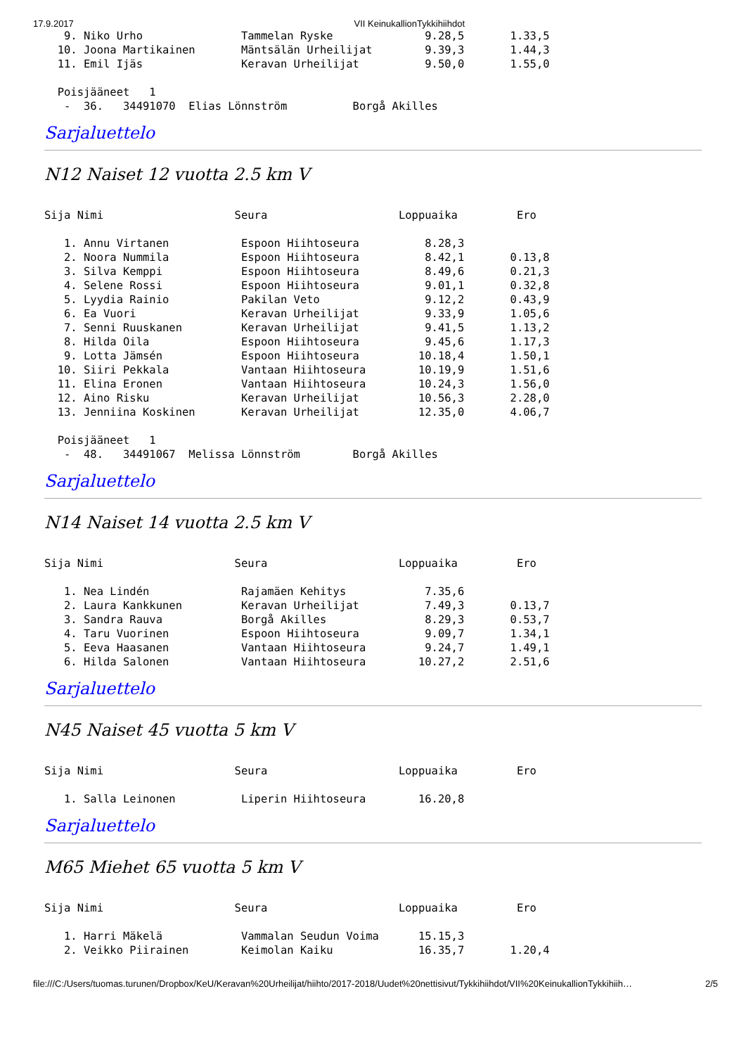17.9.2017 VII KeinukallionTykkihiihdot
   9. Niko Urho               Tammelan Ryske              9.28,5       1.33,5
  10. Joona Martikainen       Mäntsälän Urheilijat        9.39,3       1.44,3
  11. Emil Ijäs               Keravan Urheilijat          9.50,0       1.55,0

  Poisjääneet   1
   -  36.   34491070  Elias Lönnström          Borgå Akilles
Sarjaluettelo
N12 Naiset 12 vuotta 2.5 km V
Sija Nimi                    Seura                    Loppuaika         Ero

   1. Annu Virtanen           Espoon Hiihtoseura          8.28,3
   2. Noora Nummila           Espoon Hiihtoseura          8.42,1       0.13,8
   3. Silva Kemppi            Espoon Hiihtoseura          8.49,6       0.21,3
   4. Selene Rossi            Espoon Hiihtoseura          9.01,1       0.32,8
   5. Lyydia Rainio           Pakilan Veto                9.12,2       0.43,9
   6. Ea Vuori                Keravan Urheilijat          9.33,9       1.05,6
   7. Senni Ruuskanen         Keravan Urheilijat          9.41,5       1.13,2
   8. Hilda Oila              Espoon Hiihtoseura          9.45,6       1.17,3
   9. Lotta Jämsén            Espoon Hiihtoseura         10.18,4       1.50,1
  10. Siiri Pekkala           Vantaan Hiihtoseura        10.19,9       1.51,6
  11. Elina Eronen            Vantaan Hiihtoseura        10.24,3       1.56,0
  12. Aino Risku              Keravan Urheilijat         10.56,3       2.28,0
  13. Jenniina Koskinen       Keravan Urheilijat         12.35,0       4.06,7

  Poisjääneet   1
   -  48.   34491067  Melissa Lönnström        Borgå Akilles
Sarjaluettelo
N14 Naiset 14 vuotta 2.5 km V
Sija Nimi                    Seura                    Loppuaika         Ero

   1. Nea Lindén              Rajamäen Kehitys            7.35,6
   2. Laura Kankkunen         Keravan Urheilijat          7.49,3       0.13,7
   3. Sandra Rauva            Borgå Akilles               8.29,3       0.53,7
   4. Taru Vuorinen           Espoon Hiihtoseura          9.09,7       1.34,1
   5. Eeva Haasanen           Vantaan Hiihtoseura         9.24,7       1.49,1
   6. Hilda Salonen           Vantaan Hiihtoseura        10.27,2       2.51,6
Sarjaluettelo
N45 Naiset 45 vuotta 5 km V
Sija Nimi                    Seura                    Loppuaika         Ero

   1. Salla Leinonen          Liperin Hiihtoseura        16.20,8
Sarjaluettelo
M65 Miehet 65 vuotta 5 km V
Sija Nimi                    Seura                    Loppuaika         Ero

   1. Harri Mäkelä            Vammalan Seudun Voima      15.15,3
   2. Veikko Piirainen        Keimolan Kaiku             16.35,7       1.20,4
file:///C:/Users/tuomas.turunen/Dropbox/KeU/Keravan%20Urheilijat/hiihto/2017-2018/Uudet%20nettisivut/Tykkihiihdot/VII%20KeinukallionTykkihiih… 2/5